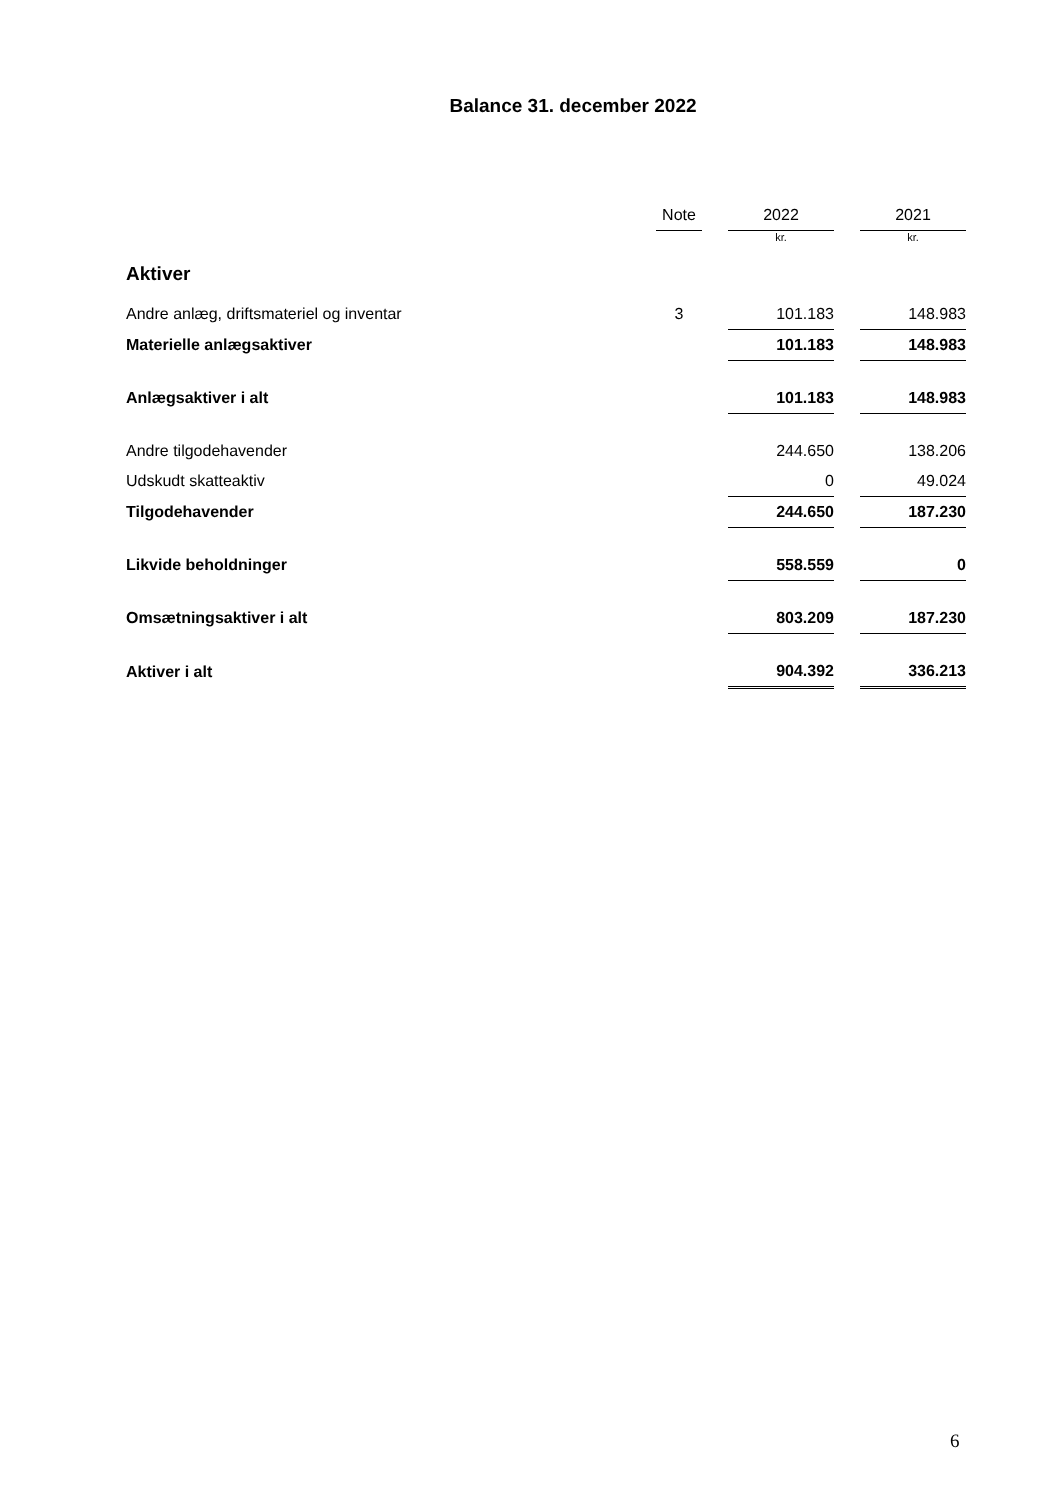Balance 31. december 2022
| | Note | | 2022 | | 2021 |
| --- | --- | --- | --- | --- | --- |
| | | | kr. | | kr. |
| Aktiver | | | | | |
| Andre anlæg, driftsmateriel og inventar | 3 | | 101.183 | | 148.983 |
| Materielle anlægsaktiver | | | 101.183 | | 148.983 |
| Anlægsaktiver i alt | | | 101.183 | | 148.983 |
| Andre tilgodehavender | | | 244.650 | | 138.206 |
| Udskudt skatteaktiv | | | 0 | | 49.024 |
| Tilgodehavender | | | 244.650 | | 187.230 |
| Likvide beholdninger | | | 558.559 | | 0 |
| Omsætningsaktiver i alt | | | 803.209 | | 187.230 |
| Aktiver i alt | | | 904.392 | | 336.213 |
6